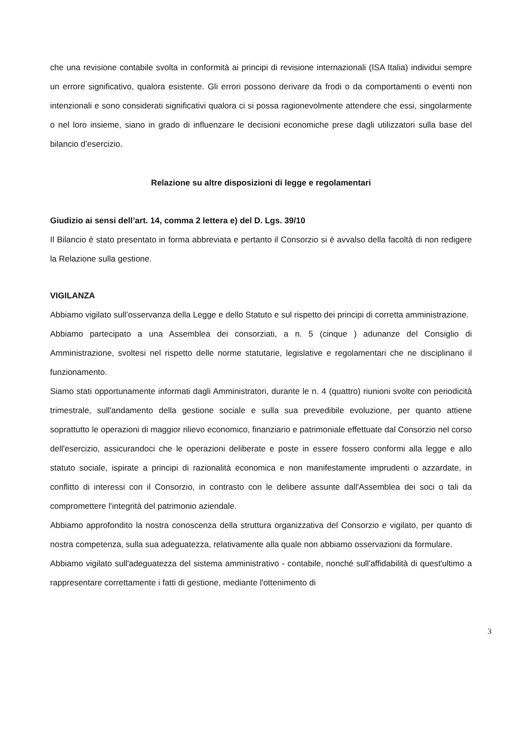che una revisione contabile svolta in conformità ai principi di revisione internazionali (ISA Italia) individui sempre un errore significativo, qualora esistente. Gli errori possono derivare da frodi o da comportamenti o eventi non intenzionali e sono considerati significativi qualora ci si possa ragionevolmente attendere che essi, singolarmente o nel loro insieme, siano in grado di influenzare le decisioni economiche prese dagli utilizzatori sulla base del bilancio d’esercizio.
Relazione su altre disposizioni di legge e regolamentari
Giudizio ai sensi dell’art. 14, comma 2 lettera e) del D. Lgs. 39/10
Il Bilancio è stato presentato in forma abbreviata e pertanto il Consorzio si è avvalso della facoltà di non redigere la Relazione sulla gestione.
VIGILANZA
Abbiamo vigilato sull’osservanza della Legge e dello Statuto e sul rispetto dei principi di corretta amministrazione.
Abbiamo partecipato a una Assemblea dei consorziati, a n. 5 (cinque ) adunanze del Consiglio di Amministrazione, svoltesi nel rispetto delle norme statutarie, legislative e regolamentari che ne disciplinano il funzionamento.
Siamo stati opportunamente informati dagli Amministratori, durante le n. 4 (quattro) riunioni svolte con periodicità trimestrale, sull'andamento della gestione sociale e sulla sua prevedibile evoluzione, per quanto attiene soprattutto le operazioni di maggior rilievo economico, finanziario e patrimoniale effettuate dal Consorzio nel corso dell'esercizio, assicurandoci che le operazioni deliberate e poste in essere fossero conformi alla legge e allo statuto sociale, ispirate a principi di razionalità economica e non manifestamente imprudenti o azzardate, in conflitto di interessi con il Consorzio, in contrasto con le delibere assunte dall'Assemblea dei soci o tali da compromettere l'integrità del patrimonio aziendale.
Abbiamo approfondito la nostra conoscenza della struttura organizzativa del Consorzio e vigilato, per quanto di nostra competenza, sulla sua adeguatezza, relativamente alla quale non abbiamo osservazioni da formulare.
Abbiamo vigilato sull'adeguatezza del sistema amministrativo - contabile, nonché sull'affidabilità di quest'ultimo a rappresentare correttamente i fatti di gestione, mediante l'ottenimento di
3